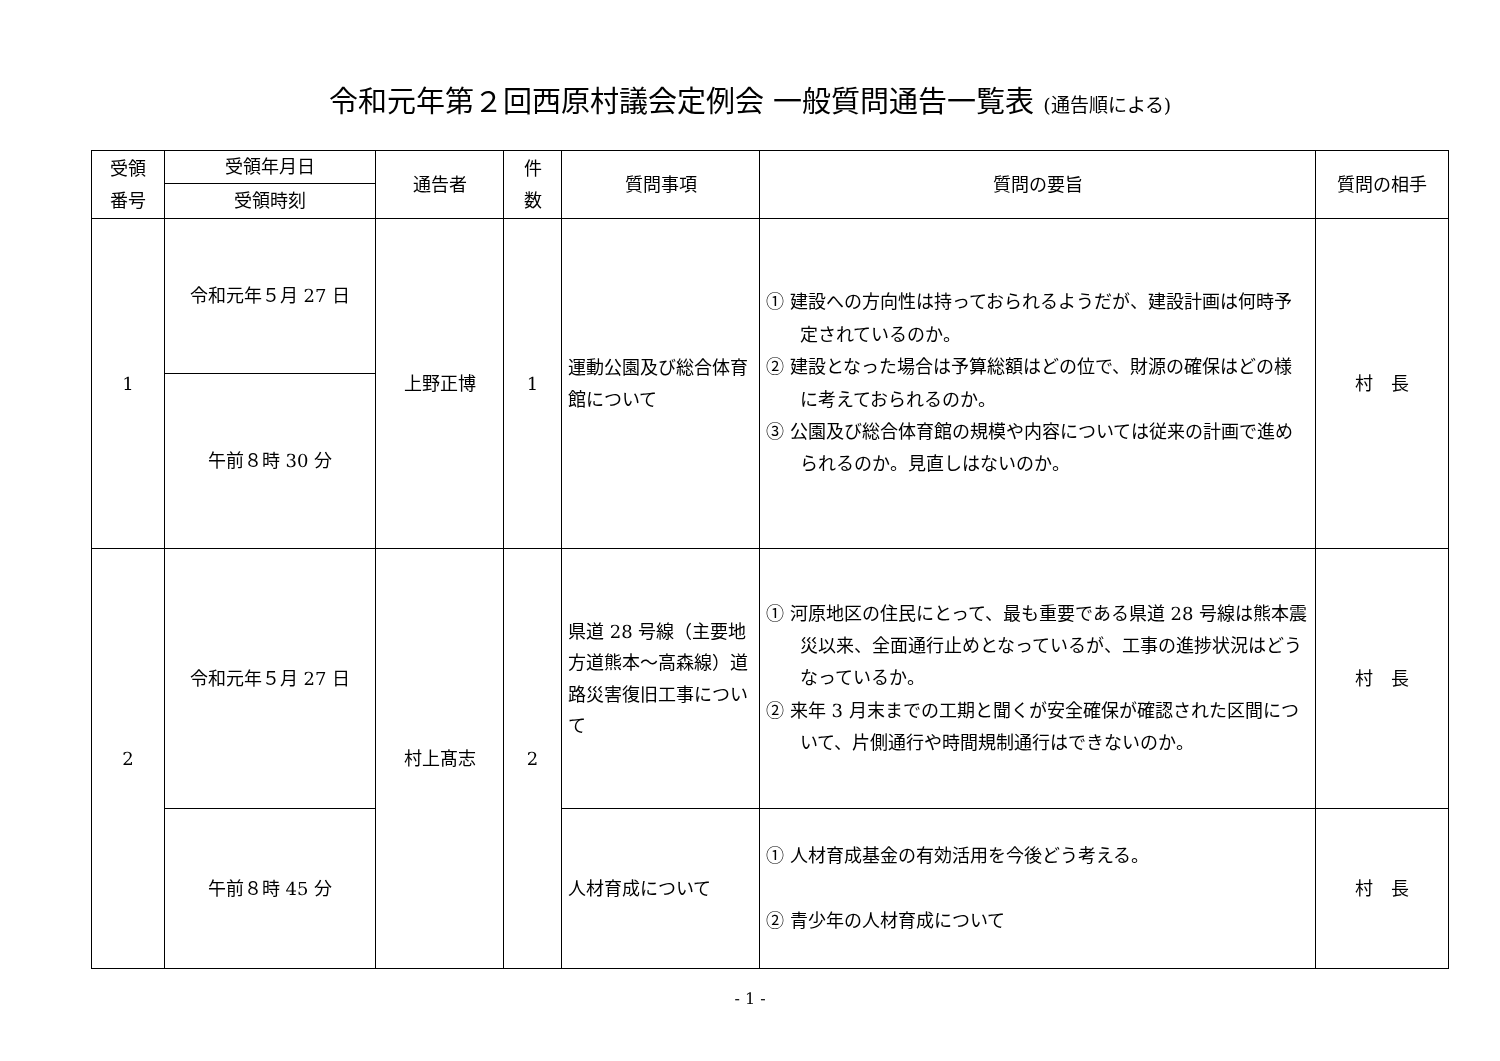令和元年第２回西原村議会定例会 一般質問通告一覧表 (通告順による)
| 受領 番号 | 受領年月日 | 通告者 | 件 数 | 質問事項 | 質問の要旨 | 質問の相手 |
| --- | --- | --- | --- | --- | --- | --- |
| | 受領時刻 | | | | | |
| 1 | 令和元年５月 27 日 | 上野正博 | 1 | 運動公園及び総合体育館について | ① 建設への方向性は持っておられるようだが、建設計画は何時予定されているのか。 ② 建設となった場合は予算総額はどの位で、財源の確保はどの様に考えておられるのか。 ③ 公園及び総合体育館の規模や内容については従来の計画で進められるのか。見直しはないのか。 | 村 長 |
| | 午前８時 30 分 | | | | | |
| 2 | 令和元年５月 27 日 | 村上髙志 | 2 | 県道 28 号線（主要地方道熊本～高森線）道路災害復旧工事について | ① 河原地区の住民にとって、最も重要である県道 28 号線は熊本震災以来、全面通行止めとなっているが、工事の進捗状況はどうなっているか。 ② 来年 3 月末までの工期と聞くが安全確保が確認された区間について、片側通行や時間規制通行はできないのか。 | 村 長 |
| | 午前８時 45 分 | | | 人材育成について | ① 人材育成基金の有効活用を今後どう考える。 ② 青少年の人材育成について | 村 長 |
- 1 -